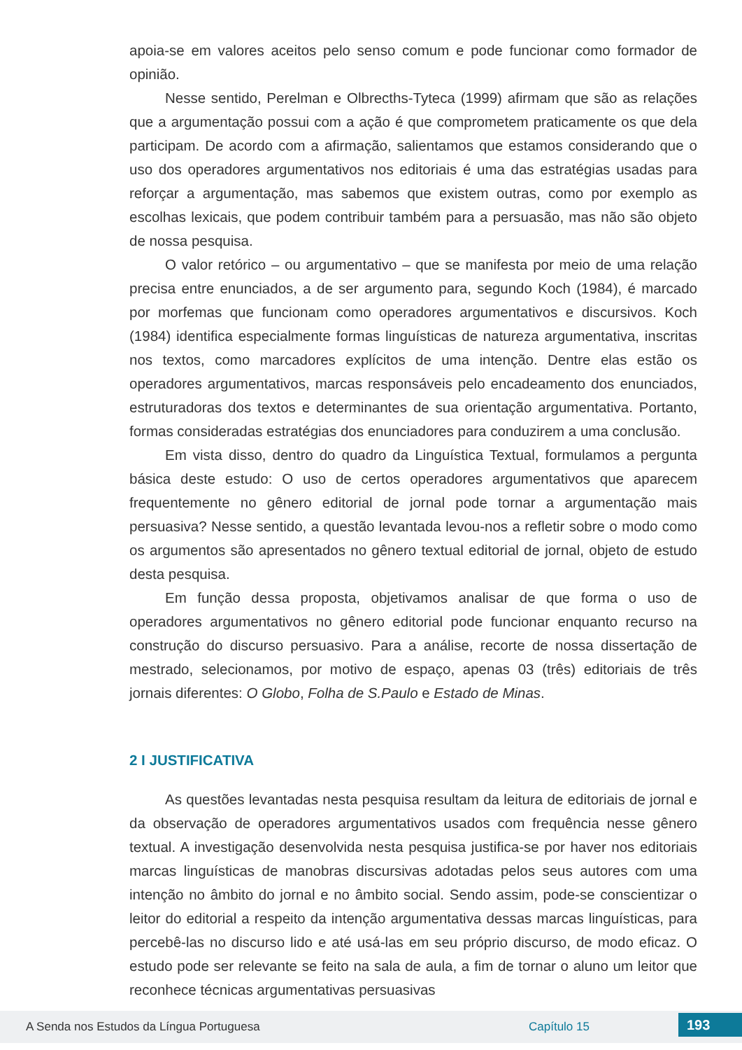apoia-se em valores aceitos pelo senso comum e pode funcionar como formador de opinião.
Nesse sentido, Perelman e Olbrecths-Tyteca (1999) afirmam que são as relações que a argumentação possui com a ação é que comprometem praticamente os que dela participam. De acordo com a afirmação, salientamos que estamos considerando que o uso dos operadores argumentativos nos editoriais é uma das estratégias usadas para reforçar a argumentação, mas sabemos que existem outras, como por exemplo as escolhas lexicais, que podem contribuir também para a persuasão, mas não são objeto de nossa pesquisa.
O valor retórico – ou argumentativo – que se manifesta por meio de uma relação precisa entre enunciados, a de ser argumento para, segundo Koch (1984), é marcado por morfemas que funcionam como operadores argumentativos e discursivos. Koch (1984) identifica especialmente formas linguísticas de natureza argumentativa, inscritas nos textos, como marcadores explícitos de uma intenção. Dentre elas estão os operadores argumentativos, marcas responsáveis pelo encadeamento dos enunciados, estruturadoras dos textos e determinantes de sua orientação argumentativa. Portanto, formas consideradas estratégias dos enunciadores para conduzirem a uma conclusão.
Em vista disso, dentro do quadro da Linguística Textual, formulamos a pergunta básica deste estudo: O uso de certos operadores argumentativos que aparecem frequentemente no gênero editorial de jornal pode tornar a argumentação mais persuasiva? Nesse sentido, a questão levantada levou-nos a refletir sobre o modo como os argumentos são apresentados no gênero textual editorial de jornal, objeto de estudo desta pesquisa.
Em função dessa proposta, objetivamos analisar de que forma o uso de operadores argumentativos no gênero editorial pode funcionar enquanto recurso na construção do discurso persuasivo. Para a análise, recorte de nossa dissertação de mestrado, selecionamos, por motivo de espaço, apenas 03 (três) editoriais de três jornais diferentes: O Globo, Folha de S.Paulo e Estado de Minas.
2 I JUSTIFICATIVA
As questões levantadas nesta pesquisa resultam da leitura de editoriais de jornal e da observação de operadores argumentativos usados com frequência nesse gênero textual. A investigação desenvolvida nesta pesquisa justifica-se por haver nos editoriais marcas linguísticas de manobras discursivas adotadas pelos seus autores com uma intenção no âmbito do jornal e no âmbito social. Sendo assim, pode-se conscientizar o leitor do editorial a respeito da intenção argumentativa dessas marcas linguísticas, para percebê-las no discurso lido e até usá-las em seu próprio discurso, de modo eficaz. O estudo pode ser relevante se feito na sala de aula, a fim de tornar o aluno um leitor que reconhece técnicas argumentativas persuasivas
A Senda nos Estudos da Língua Portuguesa Capítulo 15 193